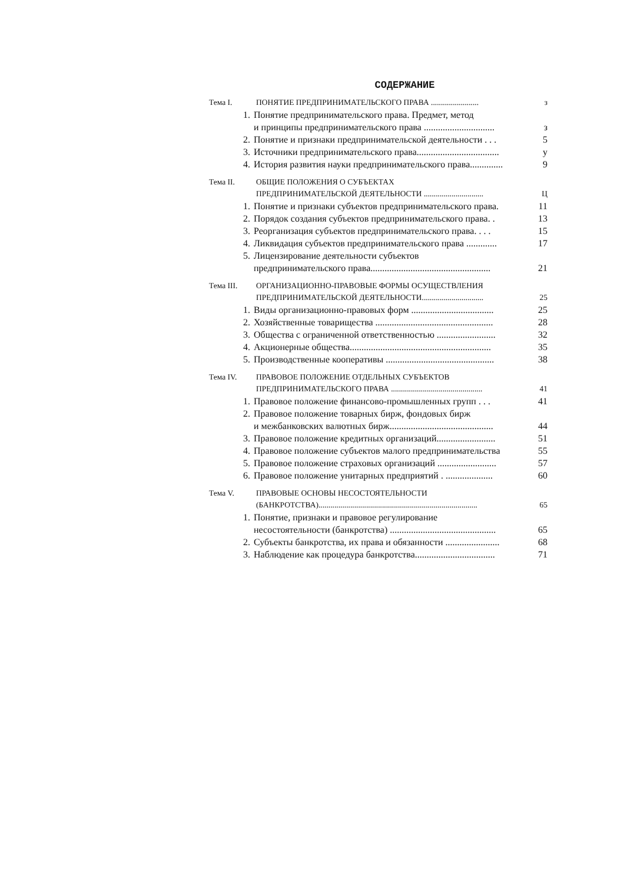СОДЕРЖАНИЕ
Тема I. ПОНЯТИЕ ПРЕДПРИНИМАТЕЛЬСКОГО ПРАВА ........................ з
1. Понятие предпринимательского права. Предмет, метод
и принципы предпринимательского права .............................. з
2. Понятие и признаки предпринимательской деятельности . . . 5
3. Источники предпринимательского права................................... у
4. История развития науки предпринимательского права.............. 9
Тема II. ОБЩИЕ ПОЛОЖЕНИЯ О СУБЪЕКТАХ
ПРЕДПРИНИМАТЕЛЬСКОЙ ДЕЯТЕЛЬНОСТИ .............................. Ц
1. Понятие и признаки субъектов предпринимательского права. 11
2. Порядок создания субъектов предпринимательского права. . 13
3. Реорганизация субъектов предпринимательского права. . . . 15
4. Ликвидация субъектов предпринимательского права ............. 17
5. Лицензирование деятельности субъектов
предпринимательского права................................................... 21
Тема III. ОРГАНИЗАЦИОННО-ПРАВОВЫЕ ФОРМЫ ОСУЩЕСТВЛЕНИЯ
ПРЕДПРИНИМАТЕЛЬСКОЙ ДЕЯТЕЛЬНОСТИ............................... 25
1. Виды организационно-правовых форм ................................... 25
2. Хозяйственные товарищества .................................................. 28
3. Общества с ограниченной ответственностью ......................... 32
4. Акционерные общества............................................................ 35
5. Производственные кооперативы .............................................. 38
Тема IV. ПРАВОВОЕ ПОЛОЖЕНИЕ ОТДЕЛЬНЫХ СУБЪЕКТОВ
ПРЕДПРИНИМАТЕЛЬСКОГО ПРАВА .............................................. 41
1. Правовое положение финансово-промышленных групп . . . 41
2. Правовое положение товарных бирж, фондовых бирж
и межбанковских валютных бирж............................................ 44
3. Правовое положение кредитных организаций......................... 51
4. Правовое положение субъектов малого предпринимательства 55
5. Правовое положение страховых организаций ......................... 57
6. Правовое положение унитарных предприятий . .................... 60
Тема V. ПРАВОВЫЕ ОСНОВЫ НЕСОСТОЯТЕЛЬНОСТИ
(БАНКРОТСТВА)................................................................................ 65
1. Понятие, признаки и правовое регулирование
несостоятельности (банкротства) ............................................. 65
2. Субъекты банкротства, их права и обязанности ....................... 68
3. Наблюдение как процедура банкротства.................................. 71